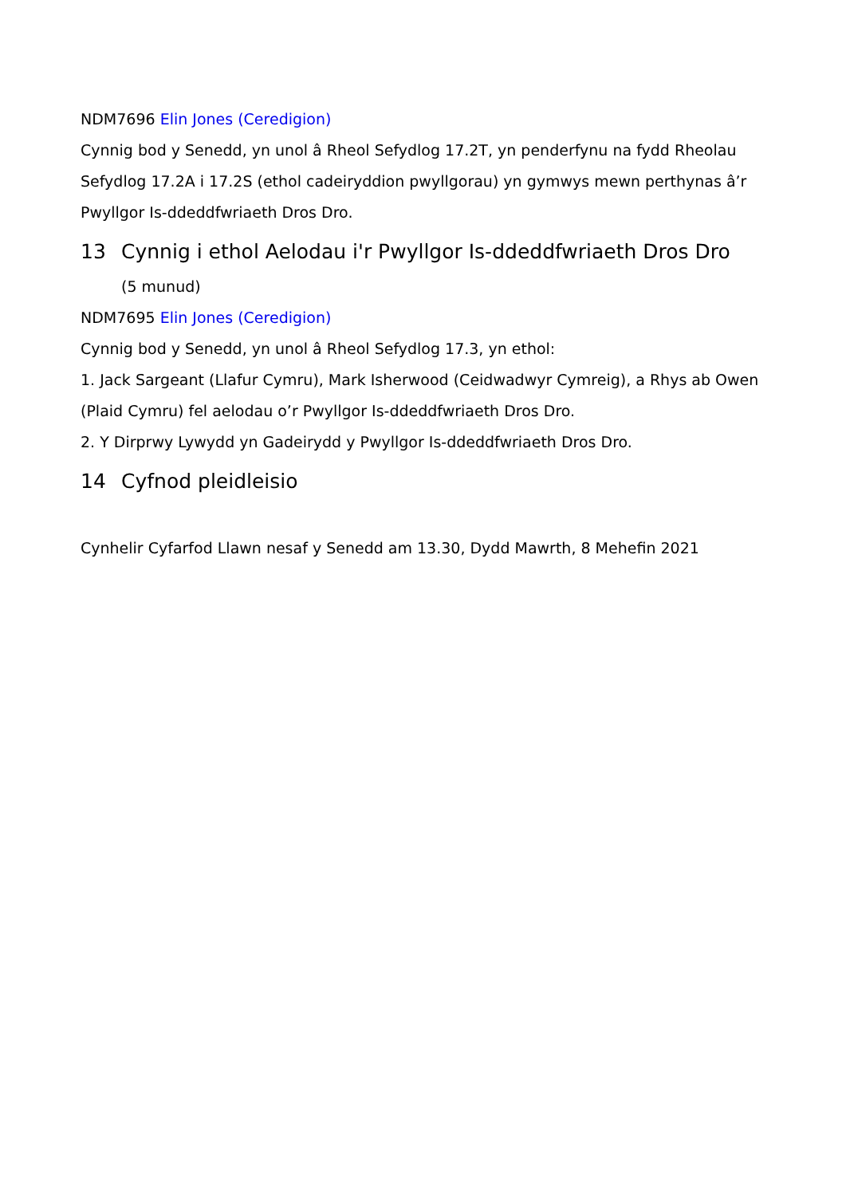NDM7696 Elin Jones (Ceredigion)
Cynnig bod y Senedd, yn unol â Rheol Sefydlog 17.2T, yn penderfynu na fydd Rheolau Sefydlog 17.2A i 17.2S (ethol cadeiryddion pwyllgorau) yn gymwys mewn perthynas â’r Pwyllgor Is-ddeddfwriaeth Dros Dro.
13 Cynnig i ethol Aelodau i'r Pwyllgor Is-ddeddfwriaeth Dros Dro
(5 munud)
NDM7695 Elin Jones (Ceredigion)
Cynnig bod y Senedd, yn unol â Rheol Sefydlog 17.3, yn ethol:
1. Jack Sargeant (Llafur Cymru), Mark Isherwood (Ceidwadwyr Cymreig), a Rhys ab Owen (Plaid Cymru) fel aelodau o’r Pwyllgor Is-ddeddfwriaeth Dros Dro.
2. Y Dirprwy Lywydd yn Gadeirydd y Pwyllgor Is-ddeddfwriaeth Dros Dro.
14 Cyfnod pleidleisio
Cynhelir Cyfarfod Llawn nesaf y Senedd am 13.30, Dydd Mawrth, 8 Mehefin 2021